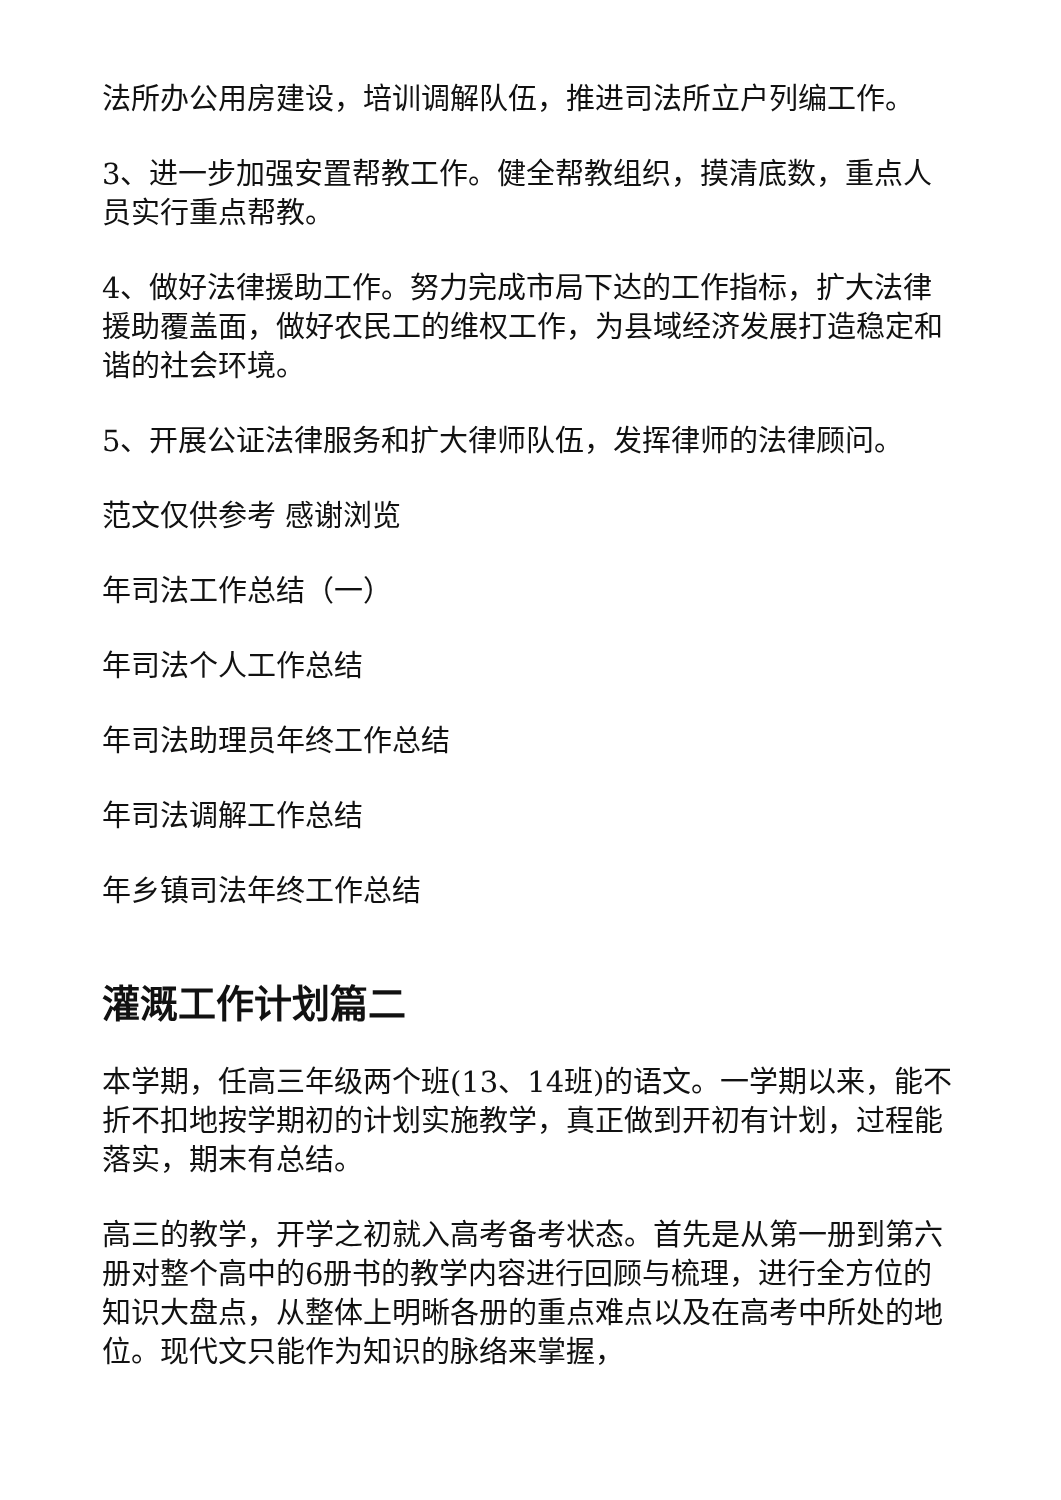法所办公用房建设，培训调解队伍，推进司法所立户列编工作。
3、进一步加强安置帮教工作。健全帮教组织，摸清底数，重点人员实行重点帮教。
4、做好法律援助工作。努力完成市局下达的工作指标，扩大法律援助覆盖面，做好农民工的维权工作，为县域经济发展打造稳定和谐的社会环境。
5、开展公证法律服务和扩大律师队伍，发挥律师的法律顾问。
范文仅供参考 感谢浏览
年司法工作总结（一）
年司法个人工作总结
年司法助理员年终工作总结
年司法调解工作总结
年乡镇司法年终工作总结
灌溉工作计划篇二
本学期，任高三年级两个班(13、14班)的语文。一学期以来，能不折不扣地按学期初的计划实施教学，真正做到开初有计划，过程能落实，期末有总结。
高三的教学，开学之初就入高考备考状态。首先是从第一册到第六册对整个高中的6册书的教学内容进行回顾与梳理，进行全方位的知识大盘点，从整体上明晰各册的重点难点以及在高考中所处的地位。现代文只能作为知识的脉络来掌握，